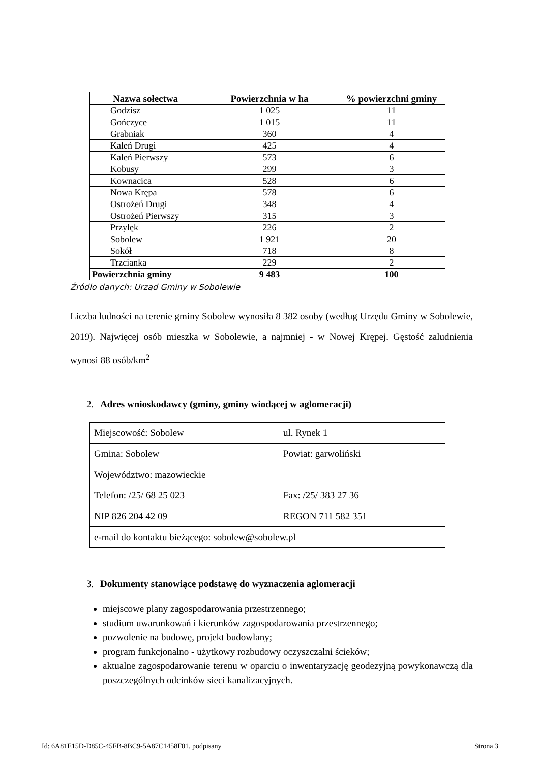| Nazwa sołectwa | Powierzchnia w ha | % powierzchni gminy |
| --- | --- | --- |
| Godzisz | 1 025 | 11 |
| Gończyce | 1 015 | 11 |
| Grabniak | 360 | 4 |
| Kaleń Drugi | 425 | 4 |
| Kaleń Pierwszy | 573 | 6 |
| Kobusy | 299 | 3 |
| Kownacica | 528 | 6 |
| Nowa Krępa | 578 | 6 |
| Ostrożeń Drugi | 348 | 4 |
| Ostrożeń Pierwszy | 315 | 3 |
| Przyłęk | 226 | 2 |
| Sobolew | 1 921 | 20 |
| Sokół | 718 | 8 |
| Trzcianka | 229 | 2 |
| Powierzchnia gminy | 9 483 | 100 |
Źródło danych: Urząd Gminy w Sobolewie
Liczba ludności na terenie gminy Sobolew wynosiła 8 382 osoby (według Urzędu Gminy w Sobolewie, 2019). Najwięcej osób mieszka w Sobolewie, a najmniej - w Nowej Krępej. Gęstość zaludnienia wynosi 88 osób/km<sup>2</sup>
2. Adres wnioskodawcy (gminy, gminy wiodącej w aglomeracji)
| Miejscowość: Sobolew | ul. Rynek 1 |
| Gmina: Sobolew | Powiat: garwoliński |
| Województwo: mazowieckie | |
| Telefon: /25/ 68 25 023 | Fax: /25/ 383 27 36 |
| NIP 826 204 42 09 | REGON 711 582 351 |
| e-mail do kontaktu bieżącego: sobolew@sobolew.pl | |
3. Dokumenty stanowiące podstawę do wyznaczenia aglomeracji
miejscowe plany zagospodarowania przestrzennego;
studium uwarunkowań i kierunków zagospodarowania przestrzennego;
pozwolenie na budowę, projekt budowlany;
program funkcjonalno - użytkowy rozbudowy oczyszczalni ścieków;
aktualne zagospodarowanie terenu w oparciu o inwentaryzację geodezyjną powykonawczą dla poszczególnych odcinków sieci kanalizacyjnych.
Id: 6A81E15D-D85C-45FB-8BC9-5A87C1458F01. podpisany Strona 3